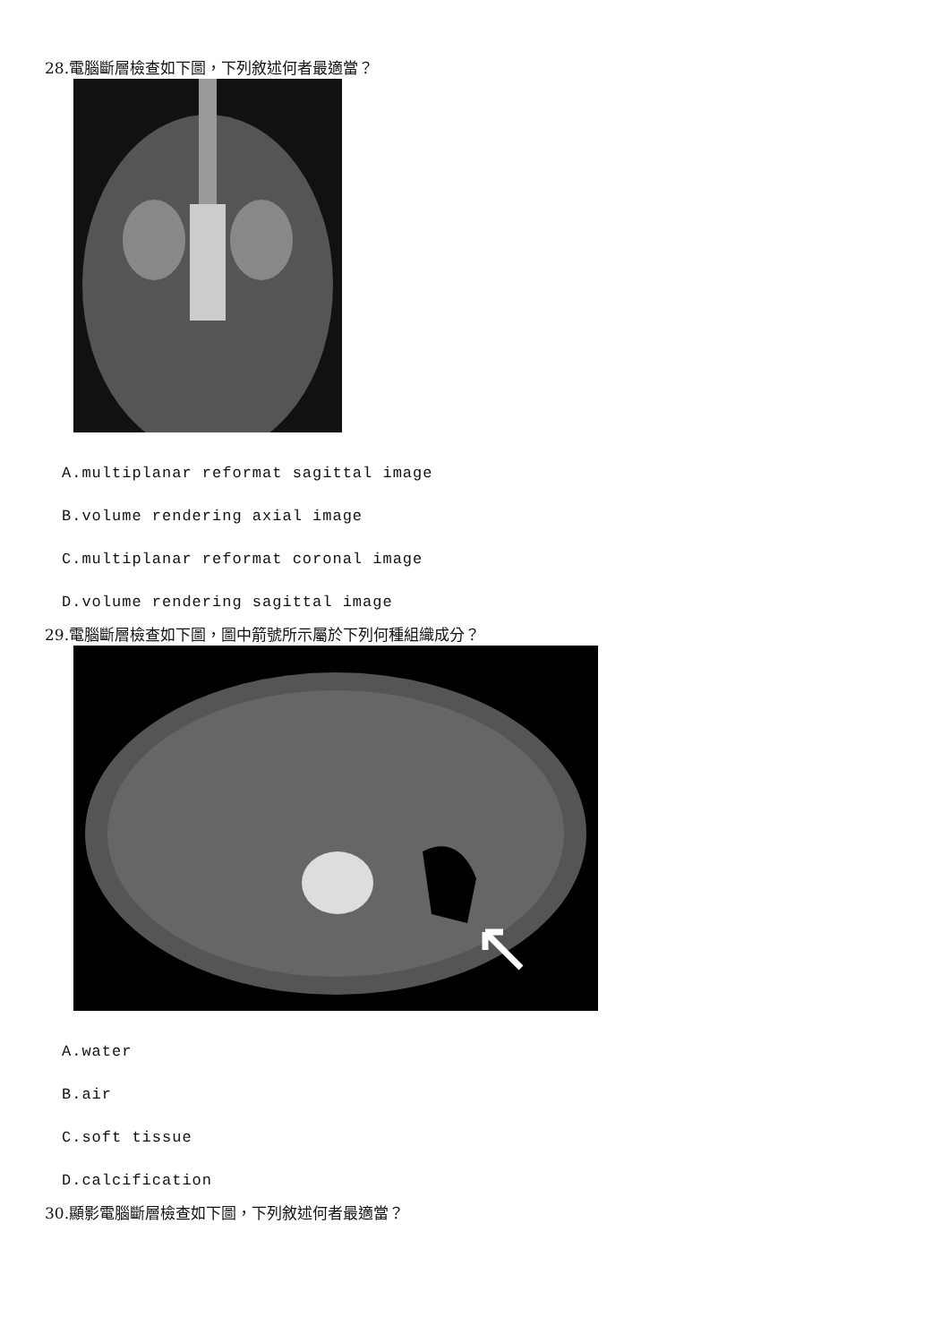28.電腦斷層檢查如下圖，下列敘述何者最適當？
A.multiplanar reformat sagittal image
B.volume rendering axial image
C.multiplanar reformat coronal image
D.volume rendering sagittal image
29.電腦斷層檢查如下圖，圖中箭號所示屬於下列何種組織成分？
A.water
B.air
C.soft tissue
D.calcification
30.顯影電腦斷層檢查如下圖，下列敘述何者最適當？